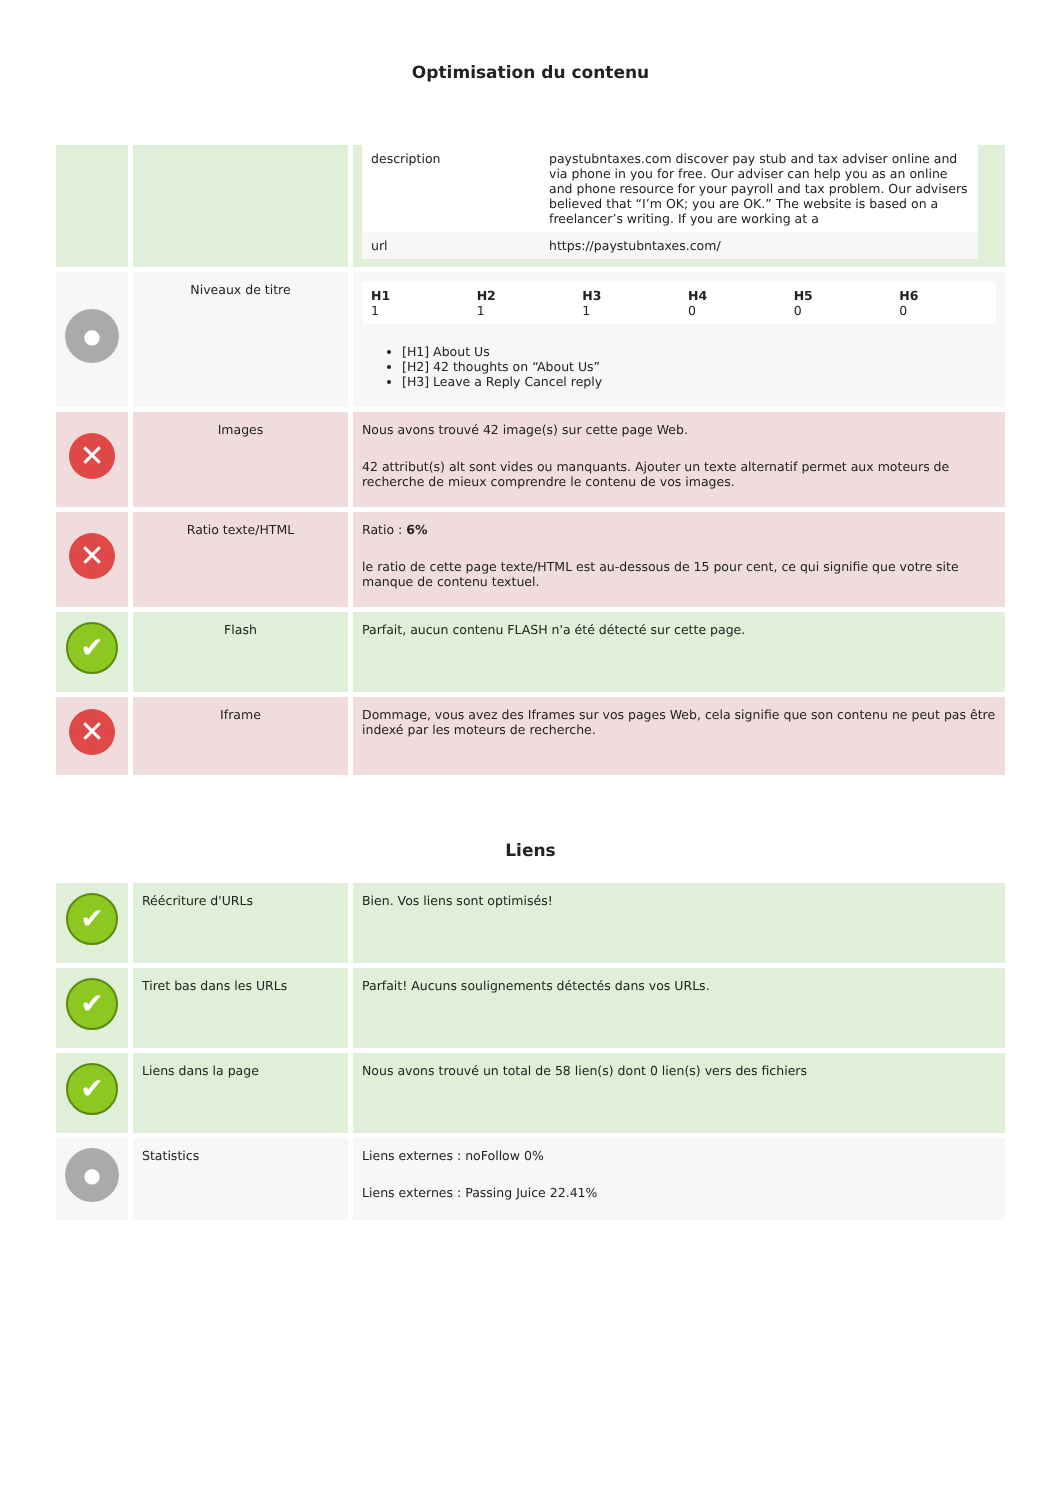Optimisation du contenu
| | | / description / paystubntaxes.com discover pay stub and tax adviser online and via phone in you for free. Our adviser can help you as an online and phone resource for your payroll and tax problem. Our advisers believed that “I’m OK; you are OK.” The website is based on a freelancer’s writing. If you are working at a / / url / https://paystubntaxes.com/ / |
| ● | Niveaux de titre | / H1 1 / H2 1 / H3 1 / H4 0 / H5 0 / H6 0 / [H1] About Us [H2] 42 thoughts on “About Us” [H3] Leave a Reply Cancel reply |
| ✕ | Images | Nous avons trouvé 42 image(s) sur cette page Web. 42 attribut(s) alt sont vides ou manquants. Ajouter un texte alternatif permet aux moteurs de recherche de mieux comprendre le contenu de vos images. |
| ✕ | Ratio texte/HTML | Ratio : 6% le ratio de cette page texte/HTML est au-dessous de 15 pour cent, ce qui signifie que votre site manque de contenu textuel. |
| ✔ | Flash | Parfait, aucun contenu FLASH n'a été détecté sur cette page. |
| ✕ | Iframe | Dommage, vous avez des Iframes sur vos pages Web, cela signifie que son contenu ne peut pas être indexé par les moteurs de recherche. |
Liens
| ✔ | Réécriture d'URLs | Bien. Vos liens sont optimisés! |
| ✔ | Tiret bas dans les URLs | Parfait! Aucuns soulignements détectés dans vos URLs. |
| ✔ | Liens dans la page | Nous avons trouvé un total de 58 lien(s) dont 0 lien(s) vers des fichiers |
| ● | Statistics | Liens externes : noFollow 0% Liens externes : Passing Juice 22.41% |